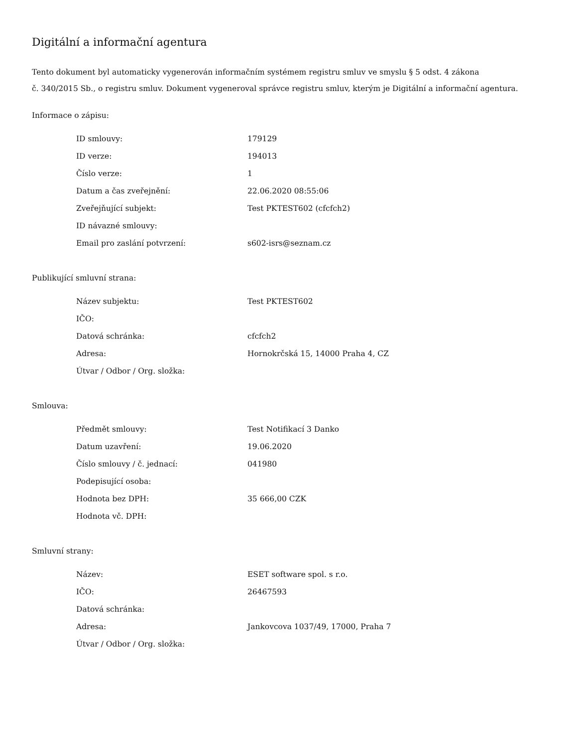Digitální a informační agentura
Tento dokument byl automaticky vygenerován informačním systémem registru smluv ve smyslu § 5 odst. 4 zákona
č. 340/2015 Sb., o registru smluv. Dokument vygeneroval správce registru smluv, kterým je Digitální a informační agentura.
Informace o zápisu:
| ID smlouvy: | 179129 |
| ID verze: | 194013 |
| Číslo verze: | 1 |
| Datum a čas zveřejnění: | 22.06.2020 08:55:06 |
| Zveřejňující subjekt: | Test PKTEST602 (cfcfch2) |
| ID návazné smlouvy: | |
| Email pro zaslání potvrzení: | s602-isrs@seznam.cz |
Publikující smluvní strana:
| Název subjektu: | Test PKTEST602 |
| IČO: | |
| Datová schránka: | cfcfch2 |
| Adresa: | Hornokrčská 15, 14000 Praha 4, CZ |
| Útvar / Odbor / Org. složka: | |
Smlouva:
| Předmět smlouvy: | Test Notifikací 3 Danko |
| Datum uzavření: | 19.06.2020 |
| Číslo smlouvy / č. jednací: | 041980 |
| Podepisující osoba: | |
| Hodnota bez DPH: | 35 666,00 CZK |
| Hodnota vč. DPH: | |
Smluvní strany:
| Název: | ESET software spol. s r.o. |
| IČO: | 26467593 |
| Datová schránka: | |
| Adresa: | Jankovcova 1037/49, 17000, Praha 7 |
| Útvar / Odbor / Org. složka: | |